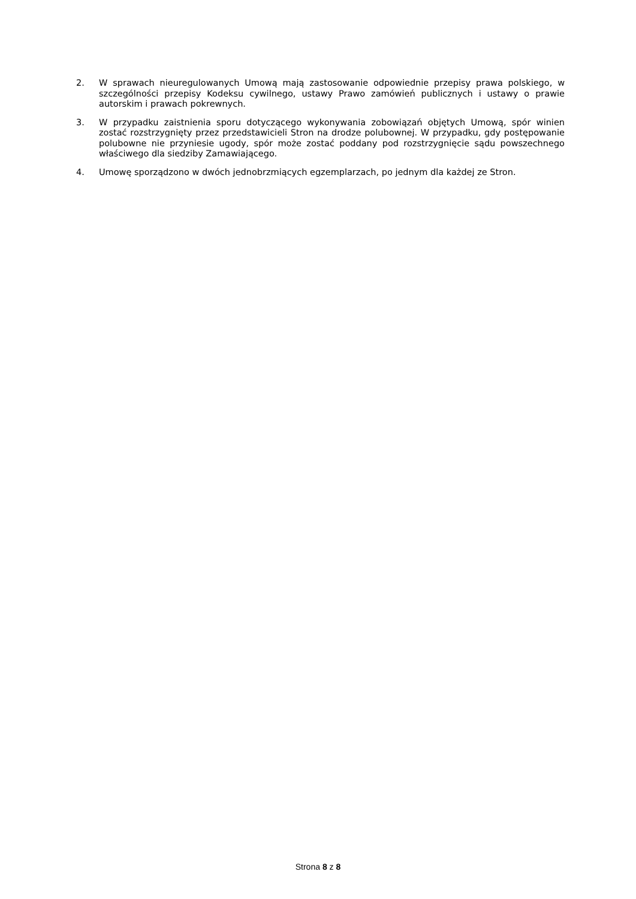2. W sprawach nieuregulowanych Umową mają zastosowanie odpowiednie przepisy prawa polskiego, w szczególności przepisy Kodeksu cywilnego, ustawy Prawo zamówień publicznych i ustawy o prawie autorskim i prawach pokrewnych.
3. W przypadku zaistnienia sporu dotyczącego wykonywania zobowiązań objętych Umową, spór winien zostać rozstrzygnięty przez przedstawicieli Stron na drodze polubownej. W przypadku, gdy postępowanie polubowne nie przyniesie ugody, spór może zostać poddany pod rozstrzygnięcie sądu powszechnego właściwego dla siedziby Zamawiającego.
4. Umowę sporządzono w dwóch jednobrzmiących egzemplarzach, po jednym dla każdej ze Stron.
Strona 8 z 8